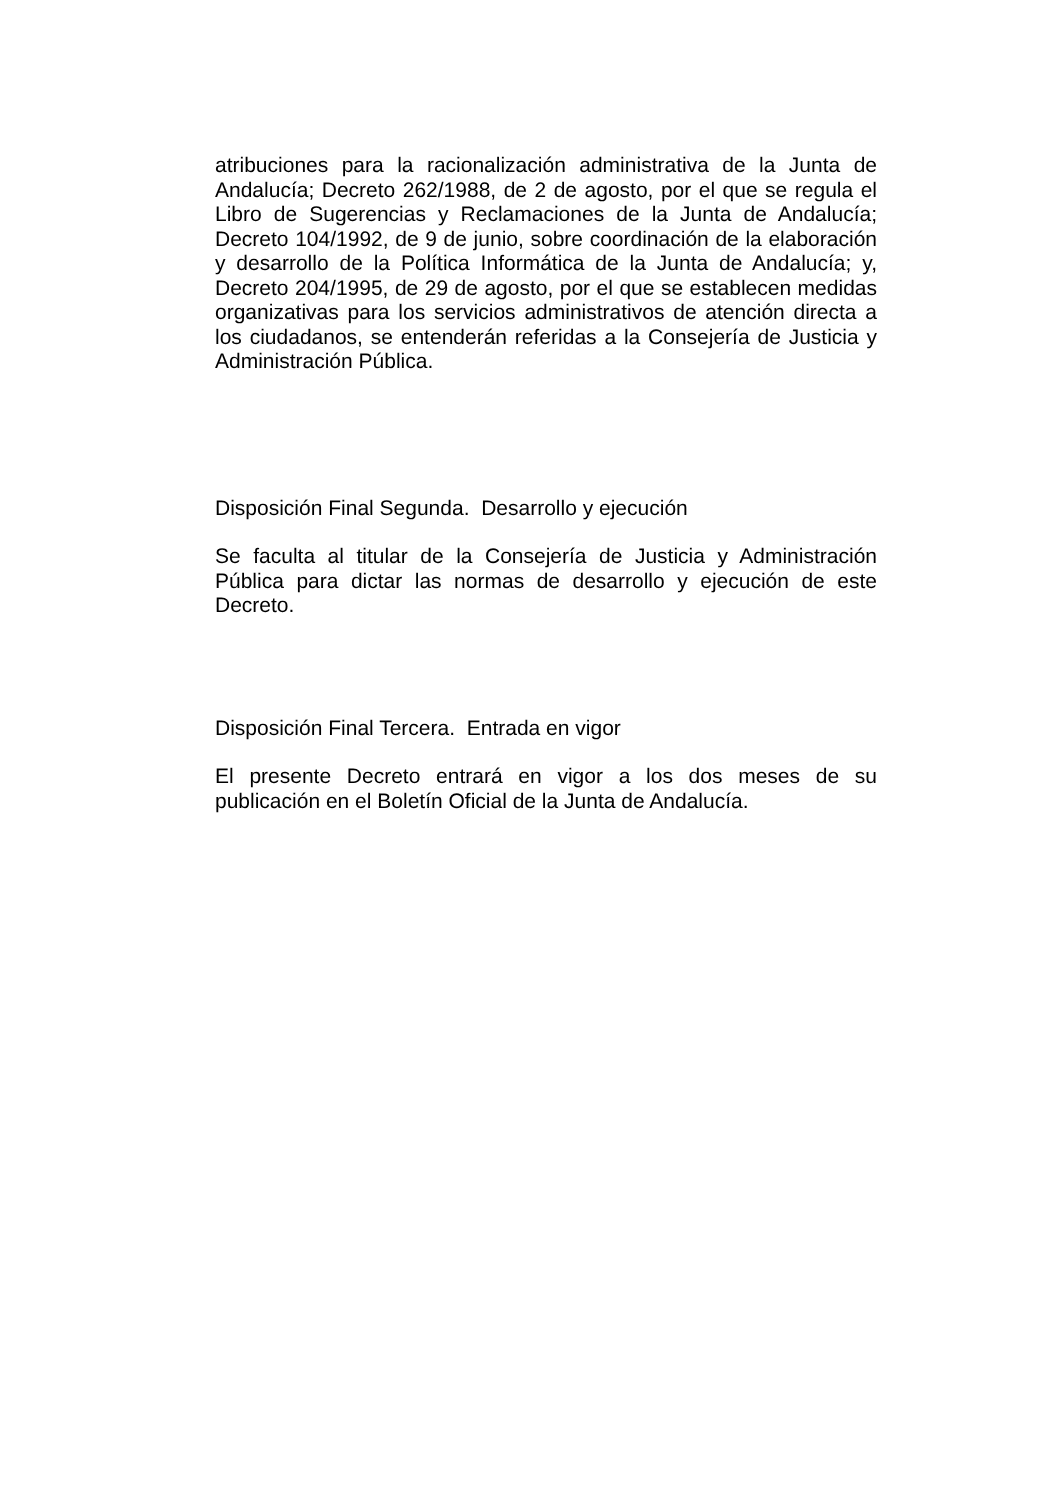atribuciones para la racionalización administrativa de la Junta de Andalucía; Decreto 262/1988, de 2 de agosto, por el que se regula el Libro de Sugerencias y Reclamaciones de la Junta de Andalucía; Decreto 104/1992, de 9 de junio, sobre coordinación de la elaboración y desarrollo de la Política Informática de la Junta de Andalucía; y, Decreto 204/1995, de 29 de agosto, por el que se establecen medidas organizativas para los servicios administrativos de atención directa a los ciudadanos, se entenderán referidas a la Consejería de Justicia y Administración Pública.
Disposición Final Segunda. Desarrollo y ejecución
Se faculta al titular de la Consejería de Justicia y Administración Pública para dictar las normas de desarrollo y ejecución de este Decreto.
Disposición Final Tercera. Entrada en vigor
El presente Decreto entrará en vigor a los dos meses de su publicación en el Boletín Oficial de la Junta de Andalucía.